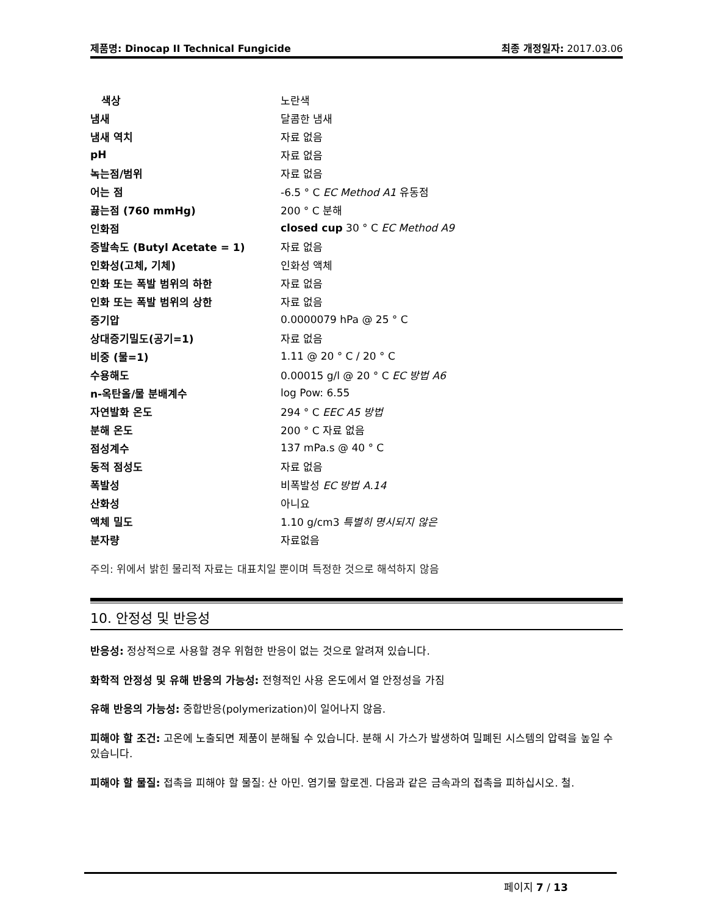제품명: Dinocap II Technical Fungicide 최종 개정일자: 2017.03.06
| 색상 | 노란색 |
| 냄새 | 달콤한 냄새 |
| 냄새 역치 | 자료 없음 |
| pH | 자료 없음 |
| 녹는점/범위 | 자료 없음 |
| 어는 점 | -6.5 ° C EC Method A1 유동점 |
| 끓는점 (760 mmHg) | 200 ° C 분해 |
| 인화점 | closed cup 30 ° C EC Method A9 |
| 증발속도 (Butyl Acetate = 1) | 자료 없음 |
| 인화성(고체, 기체) | 인화성 액체 |
| 인화 또는 폭발 범위의 하한 | 자료 없음 |
| 인화 또는 폭발 범위의 상한 | 자료 없음 |
| 증기압 | 0.0000079 hPa @ 25 ° C |
| 상대증기밀도(공기=1) | 자료 없음 |
| 비중 (물=1) | 1.11 @ 20 ° C / 20 ° C |
| 수용해도 | 0.00015 g/l @ 20 ° C EC 방법 A6 |
| n-옥탄올/물 분배계수 | log Pow: 6.55 |
| 자연발화 온도 | 294 ° C EEC A5 방법 |
| 분해 온도 | 200 ° C 자료 없음 |
| 점성계수 | 137 mPa.s @ 40 ° C |
| 동적 점성도 | 자료 없음 |
| 폭발성 | 비폭발성 EC 방법 A.14 |
| 산화성 | 아니요 |
| 액체 밀도 | 1.10 g/cm3 특별히 명시되지 않은 |
| 분자량 | 자료없음 |
주의: 위에서 밝힌 물리적 자료는 대표치일 뿐이며 특정한 것으로 해석하지 않음
10. 안정성 및 반응성
반응성: 정상적으로 사용할 경우 위험한 반응이 없는 것으로 알려져 있습니다.
화학적 안정성 및 유해 반응의 가능성: 전형적인 사용 온도에서 열 안정성을 가짐
유해 반응의 가능성: 중합반응(polymerization)이 일어나지 않음.
피해야 할 조건: 고온에 노출되면 제품이 분해될 수 있습니다. 분해 시 가스가 발생하여 밀폐된 시스템의 압력을 높일 수 있습니다.
피해야 할 물질: 접촉을 피해야 할 물질: 산 아민. 염기물 할로겐. 다음과 같은 금속과의 접촉을 피하십시오. 철.
페이지 7 / 13